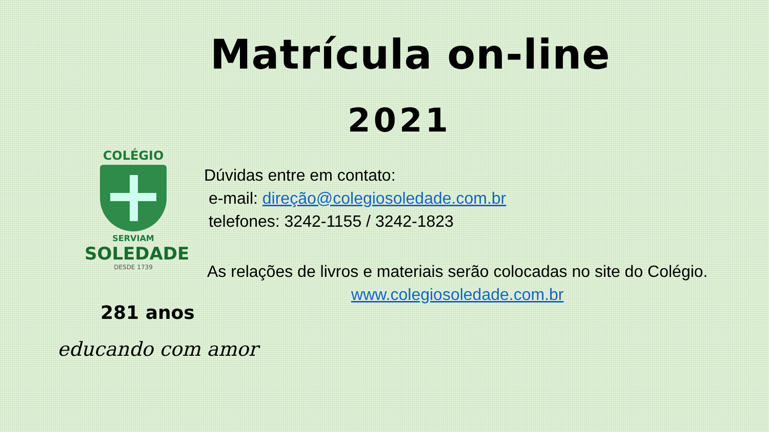Matrícula on-line
2021
COLÉGIO
SERVIAM
SOLEDADE
DESDE 1739
Dúvidas entre em contato:
e-mail: direção@colegiosoledade.com.br
telefones: 3242-1155 / 3242-1823
As relações de livros e materiais serão colocadas no site do Colégio.
www.colegiosoledade.com.br
281 anos
educando com amor